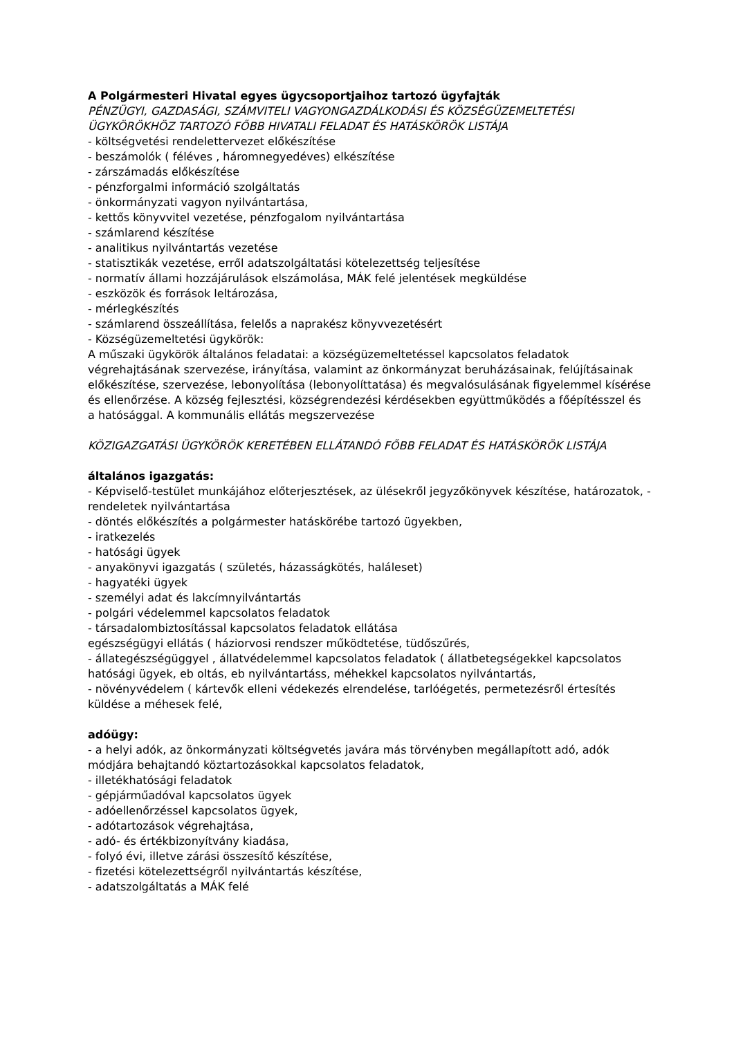A Polgármesteri Hivatal egyes ügycsoportjaihoz tartozó ügyfajták
PÉNZÜGYI, GAZDASÁGI, SZÁMVITELI VAGYONGAZDÁLKODÁSI ÉS KÖZSÉGÜZEMELTETÉSI ÜGYKÖRÖKHÖZ TARTOZÓ FŐBB HIVATALI FELADAT ÉS HATÁSKÖRÖK LISTÁJA
- költségvetési rendelettervezet előkészítése
- beszámolók ( féléves , háromnegyedéves) elkészítése
- zárszámadás előkészítése
- pénzforgalmi információ szolgáltatás
- önkormányzati vagyon nyilvántartása,
- kettős könyvvitel vezetése, pénzfogalom nyilvántartása
- számlarend készítése
- analitikus nyilvántartás vezetése
- statisztikák vezetése, erről adatszolgáltatási kötelezettség teljesítése
- normatív állami hozzájárulások elszámolása, MÁK felé jelentések megküldése
- eszközök és források leltározása,
- mérlegkészítés
- számlarend összeállítása, felelős a naprakész könyvvezetésért
- Községüzemeltetési ügykörök:
A műszaki ügykörök általános feladatai: a községüzemeltetéssel kapcsolatos feladatok végrehajtásának szervezése, irányítása, valamint az önkormányzat beruházásainak, felújításainak előkészítése, szervezése, lebonyolítása (lebonyolíttatása) és megvalósulásának figyelemmel kísérése és ellenőrzése. A község fejlesztési, községrendezési kérdésekben együttműködés a főépítésszel és a hatósággal. A kommunális ellátás megszervezése
KÖZIGAZGATÁSI ÜGYKÖRÖK KERETÉBEN ELLÁTANDÓ FŐBB FELADAT ÉS HATÁSKÖRÖK LISTÁJA
általános igazgatás:
- Képviselő-testület munkájához előterjesztések, az ülésekről jegyzőkönyvek készítése, határozatok, - rendeletek nyilvántartása
- döntés előkészítés a polgármester hatáskörébe tartozó ügyekben,
- iratkezelés
- hatósági ügyek
- anyakönyvi igazgatás ( születés, házasságkötés, haláleset)
- hagyatéki ügyek
- személyi adat és lakcímnyilvántartás
- polgári védelemmel kapcsolatos feladatok
- társadalombiztosítással kapcsolatos feladatok ellátása
egészségügyi ellátás ( háziorvosi rendszer működtetése, tüdőszűrés,
- állategészségüggyel , állatvédelemmel kapcsolatos feladatok ( állatbetegségekkel kapcsolatos hatósági ügyek, eb oltás, eb nyilvántartáss, méhekkel kapcsolatos nyilvántartás,
- növényvédelem ( kártevők elleni védekezés elrendelése, tarlóégetés, permetezésről értesítés küldése a méhesek felé,
adóügy:
- a helyi adók, az önkormányzati költségvetés javára más törvényben megállapított adó, adók módjára behajtandó köztartozásokkal kapcsolatos feladatok,
- illetékhatósági feladatok
- gépjárműadóval kapcsolatos ügyek
- adóellenőrzéssel kapcsolatos ügyek,
- adótartozások végrehajtása,
- adó- és értékbizonyítvány kiadása,
- folyó évi, illetve zárási összesítő készítése,
- fizetési kötelezettségről nyilvántartás készítése,
- adatszolgáltatás a MÁK felé